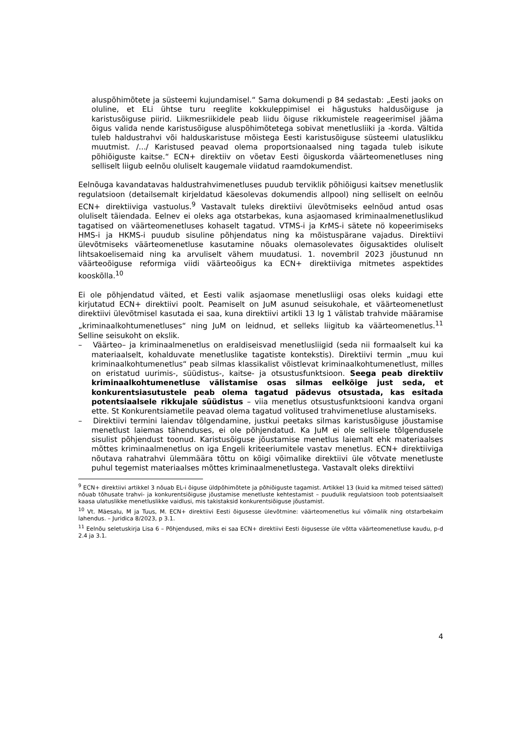aluspõhimõtete ja süsteemi kujundamisel.“ Sama dokumendi p 84 sedastab: „Eesti jaoks on oluline, et ELi ühtse turu reeglite kokkuleppimisel ei hägustuks haldusõiguse ja karistusõiguse piirid. Liikmesriikidele peab liidu õiguse rikkumistele reageerimisel jääma õigus valida nende karistusõiguse aluspõhimõtetega sobivat menetlusliiki ja -korda. Vältida tuleb haldustrahvi või halduskaristuse mõistega Eesti karistusõiguse süsteemi ulatuslikku muutmist. /.../ Karistused peavad olema proportsionaalsed ning tagada tuleb isikute põhiõiguste kaitse.“ ECN+ direktiiv on võetav Eesti õiguskorda väärteomenetluses ning selliselt liigub eelnõu oluliselt kaugemale viidatud raamdokumendist.
Eelnõuga kavandatavas haldustrahvimenetluses puudub terviklik põhiõigusi kaitsev menetluslik regulatsioon (detailsemalt kirjeldatud käesolevas dokumendis allpool) ning selliselt on eelnõu ECN+ direktiiviga vastuolus.<sup>9</sup> Vastavalt tuleks direktiivi ülevõtmiseks eelnõud antud osas oluliselt täiendada. Eelnev ei oleks aga otstarbekas, kuna asjaomased kriminaalmenetluslikud tagatised on väärteomenetluses kohaselt tagatud. VTMS-i ja KrMS-i sätete nö kopeerimiseks HMS-i ja HKMS-i puudub sisuline põhjendatus ning ka mõistuspärane vajadus. Direktiivi ülevõtmiseks väärteomenetluse kasutamine nõuaks olemasolevates õigusaktides oluliselt lihtsakoelisemaid ning ka arvuliselt vähem muudatusi. 1. novembril 2023 jõustunud nn väärteoõiguse reformiga viidi väärteoõigus ka ECN+ direktiiviga mitmetes aspektides kooskõlla.<sup>10</sup>
Ei ole põhjendatud väited, et Eesti valik asjaomase menetlusliigi osas oleks kuidagi ette kirjutatud ECN+ direktiivi poolt. Peamiselt on JuM asunud seisukohale, et väärteomenetlust direktiivi ülevõtmisel kasutada ei saa, kuna direktiivi artikli 13 lg 1 välistab trahvide määramise „kriminaalkohtumenetluses“ ning JuM on leidnud, et selleks liigitub ka väärteomenetlus.<sup>11</sup> Selline seisukoht on ekslik.
– Väärteo– ja kriminaalmenetlus on eraldiseisvad menetlusliigid (seda nii formaalselt kui ka materiaalselt, kohalduvate menetluslike tagatiste kontekstis). Direktiivi termin „muu kui kriminaalkohtumenetlus“ peab silmas klassikalist võistlevat kriminaalkohtumenetlust, milles on eristatud uurimis-, süüdistus-, kaitse- ja otsustusfunktsioon. Seega peab direktiiv kriminaalkohtumenetluse välistamise osas silmas eelkõige just seda, et konkurentsiasutustele peab olema tagatud pädevus otsustada, kas esitada potentsiaalsele rikkujale süüdistus – viia menetlus otsustusfunktsiooni kandva organi ette. St Konkurentsiametile peavad olema tagatud volitused trahvimenetluse alustamiseks.
– Direktiivi termini laiendav tõlgendamine, justkui peetaks silmas karistusõiguse jõustamise menetlust laiemas tähenduses, ei ole põhjendatud. Ka JuM ei ole sellisele tõlgendusele sisulist põhjendust toonud. Karistusõiguse jõustamise menetlus laiemalt ehk materiaalses mõttes kriminaalmenetlus on iga Engeli kriteeriumitele vastav menetlus. ECN+ direktiiviga nõutava rahatrahvi ülemmäära tõttu on kõigi võimalike direktiivi üle võtvate menetluste puhul tegemist materiaalses mõttes kriminaalmenetlustega. Vastavalt oleks direktiivi
<sup>9</sup> ECN+ direktiivi artikkel 3 nõuab EL-i õiguse üldpõhimõtete ja põhiõiguste tagamist. Artikkel 13 (kuid ka mitmed teised sätted) nõuab tõhusate trahvi- ja konkurentsiõiguse jõustamise menetluste kehtestamist – puudulik regulatsioon toob potentsiaalselt kaasa ulatuslikke menetluslikke vaidlusi, mis takistaksid konkurentsiõiguse jõustamist.
<sup>10</sup> Vt. Mäesalu, M ja Tuus, M. ECN+ direktiivi Eesti õigusesse ülevõtmine: väärteomenetlus kui võimalik ning otstarbekaim lahendus. – Juridica 8/2023, p 3.1.
<sup>11</sup> Eelnõu seletuskirja Lisa 6 – Põhjendused, miks ei saa ECN+ direktiivi Eesti õigusesse üle võtta väärteomenetluse kaudu, p-d 2.4 ja 3.1.
4